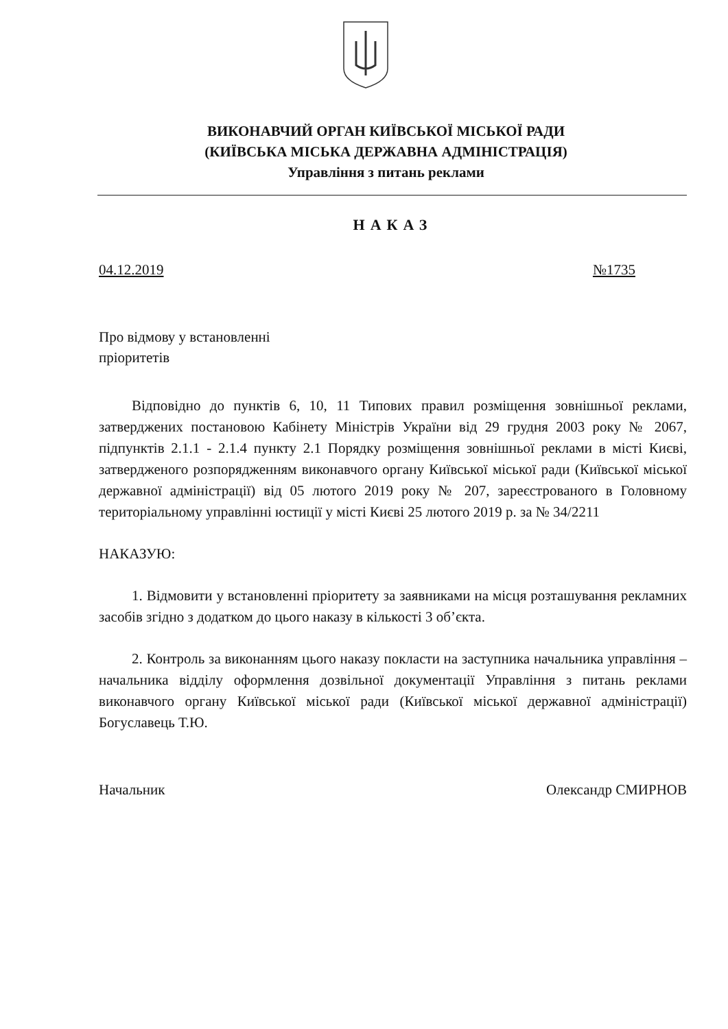ВИКОНАВЧИЙ ОРГАН КИЇВСЬКОЇ МІСЬКОЇ РАДИ
(КИЇВСЬКА МІСЬКА ДЕРЖАВНА АДМІНІСТРАЦІЯ)
Управління з питань реклами
НАКАЗ
04.12.2019 №1735
Про відмову у встановленні
пріоритетів
Відповідно до пунктів 6, 10, 11 Типових правил розміщення зовнішньої реклами, затверджених постановою Кабінету Міністрів України від 29 грудня 2003 року № 2067, підпунктів 2.1.1 - 2.1.4 пункту 2.1 Порядку розміщення зовнішньої реклами в місті Києві, затвердженого розпорядженням виконавчого органу Київської міської ради (Київської міської державної адміністрації) від 05 лютого 2019 року № 207, зареєстрованого в Головному територіальному управлінні юстиції у місті Києві 25 лютого 2019 р. за № 34/2211
НАКАЗУЮ:
1. Відмовити у встановленні пріоритету за заявниками на місця розташування рекламних засобів згідно з додатком до цього наказу в кількості 3 об’єкта.
2. Контроль за виконанням цього наказу покласти на заступника начальника управління – начальника відділу оформлення дозвільної документації Управління з питань реклами виконавчого органу Київської міської ради (Київської міської державної адміністрації) Богуславець Т.Ю.
Начальник Олександр СМИРНОВ